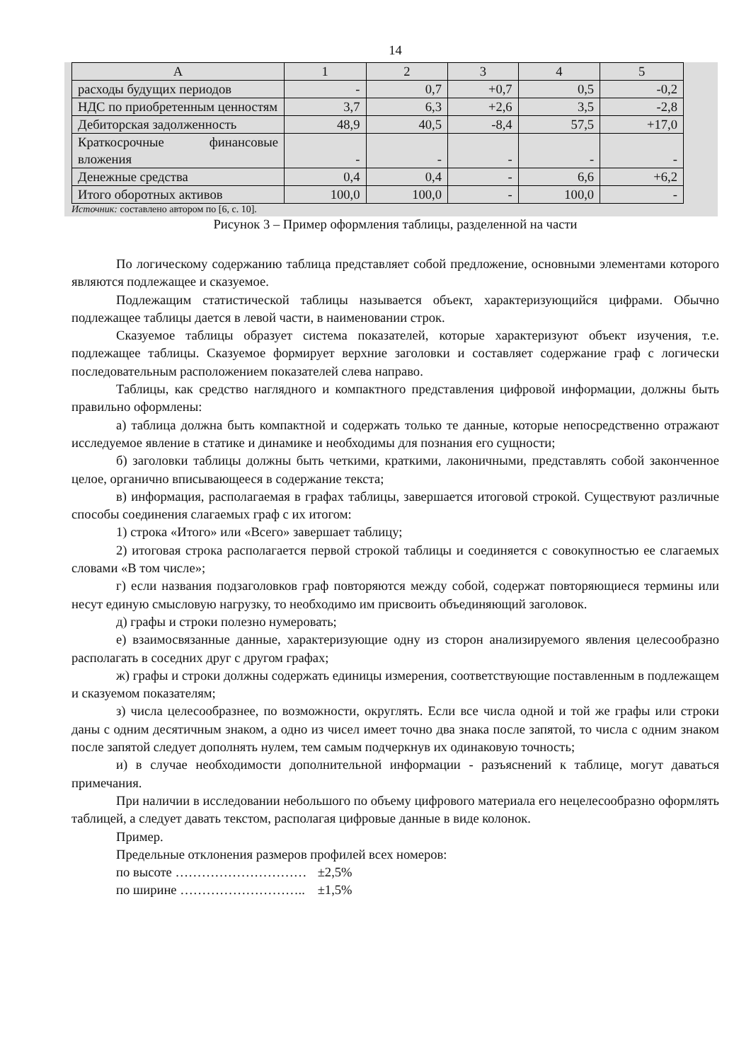14
| А | 1 | 2 | 3 | 4 | 5 |
| расходы будущих периодов | - | 0,7 | +0,7 | 0,5 | -0,2 |
| НДС по приобретенным ценностям | 3,7 | 6,3 | +2,6 | 3,5 | -2,8 |
| Дебиторская задолженность | 48,9 | 40,5 | -8,4 | 57,5 | +17,0 |
| Краткосрочные финансовые вложения | - | - | - | - | - |
| Денежные средства | 0,4 | 0,4 | - | 6,6 | +6,2 |
| Итого оборотных активов | 100,0 | 100,0 | - | 100,0 | - |
Источник: составлено автором по [6, с. 10].
Рисунок 3 – Пример оформления таблицы, разделенной на части
По логическому содержанию таблица представляет собой предложение, основными элементами которого являются подлежащее и сказуемое.
Подлежащим статистической таблицы называется объект, характеризующийся цифрами. Обычно подлежащее таблицы дается в левой части, в наименовании строк.
Сказуемое таблицы образует система показателей, которые характеризуют объект изучения, т.е. подлежащее таблицы. Сказуемое формирует верхние заголовки и составляет содержание граф с логически последовательным расположением показателей слева направо.
Таблицы, как средство наглядного и компактного представления цифровой информации, должны быть правильно оформлены:
а) таблица должна быть компактной и содержать только те данные, которые непосредственно отражают исследуемое явление в статике и динамике и необходимы для познания его сущности;
б) заголовки таблицы должны быть четкими, краткими, лаконичными, представлять собой законченное целое, органично вписывающееся в содержание текста;
в) информация, располагаемая в графах таблицы, завершается итоговой строкой. Существуют различные способы соединения слагаемых граф с их итогом:
1) строка «Итого» или «Всего» завершает таблицу;
2) итоговая строка располагается первой строкой таблицы и соединяется с совокупностью ее слагаемых словами «В том числе»;
г) если названия подзаголовков граф повторяются между собой, содержат повторяющиеся термины или несут единую смысловую нагрузку, то необходимо им присвоить объединяющий заголовок.
д) графы и строки полезно нумеровать;
е) взаимосвязанные данные, характеризующие одну из сторон анализируемого явления целесообразно располагать в соседних друг с другом графах;
ж) графы и строки должны содержать единицы измерения, соответствующие поставленным в подлежащем и сказуемом показателям;
з) числа целесообразнее, по возможности, округлять. Если все числа одной и той же графы или строки даны с одним десятичным знаком, а одно из чисел имеет точно два знака после запятой, то числа с одним знаком после запятой следует дополнять нулем, тем самым подчеркнув их одинаковую точность;
и) в случае необходимости дополнительной информации - разъяснений к таблице, могут даваться примечания.
При наличии в исследовании небольшого по объему цифрового материала его нецелесообразно оформлять таблицей, а следует давать текстом, располагая цифровые данные в виде колонок.
Пример.
Предельные отклонения размеров профилей всех номеров:
по высоте ………………………… ±2,5%
по ширине ……………………….. ±1,5%